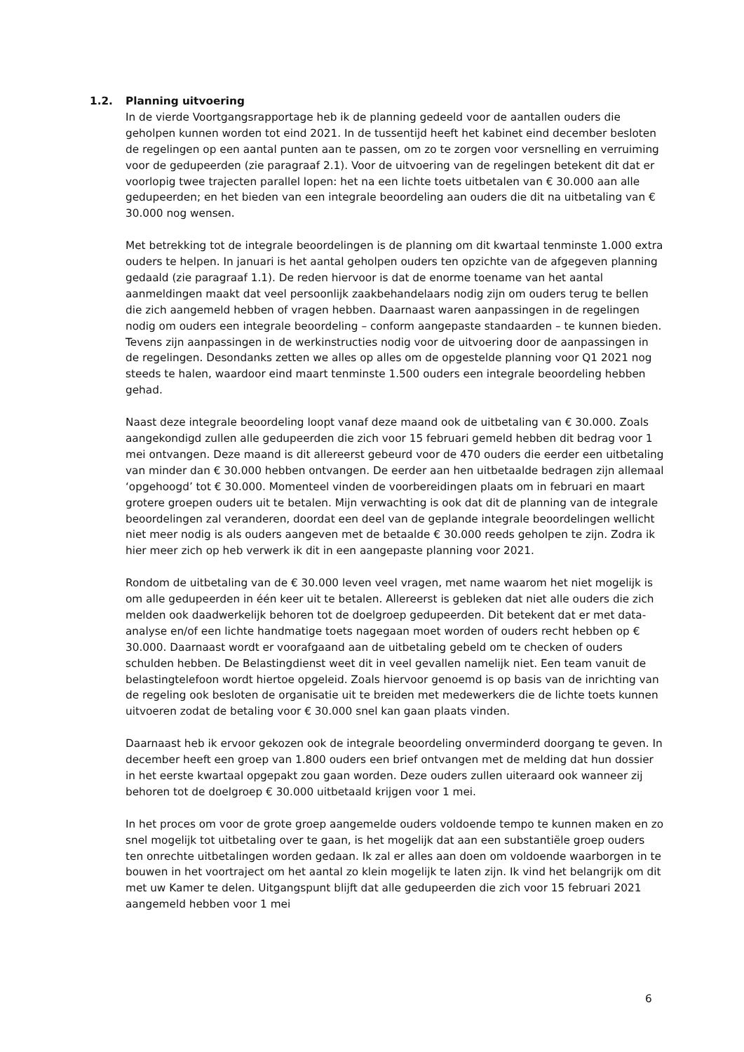1.2. Planning uitvoering
In de vierde Voortgangsrapportage heb ik de planning gedeeld voor de aantallen ouders die geholpen kunnen worden tot eind 2021. In de tussentijd heeft het kabinet eind december besloten de regelingen op een aantal punten aan te passen, om zo te zorgen voor versnelling en verruiming voor de gedupeerden (zie paragraaf 2.1). Voor de uitvoering van de regelingen betekent dit dat er voorlopig twee trajecten parallel lopen: het na een lichte toets uitbetalen van € 30.000 aan alle gedupeerden; en het bieden van een integrale beoordeling aan ouders die dit na uitbetaling van € 30.000 nog wensen.
Met betrekking tot de integrale beoordelingen is de planning om dit kwartaal tenminste 1.000 extra ouders te helpen. In januari is het aantal geholpen ouders ten opzichte van de afgegeven planning gedaald (zie paragraaf 1.1). De reden hiervoor is dat de enorme toename van het aantal aanmeldingen maakt dat veel persoonlijk zaakbehandelaars nodig zijn om ouders terug te bellen die zich aangemeld hebben of vragen hebben. Daarnaast waren aanpassingen in de regelingen nodig om ouders een integrale beoordeling – conform aangepaste standaarden – te kunnen bieden. Tevens zijn aanpassingen in de werkinstructies nodig voor de uitvoering door de aanpassingen in de regelingen. Desondanks zetten we alles op alles om de opgestelde planning voor Q1 2021 nog steeds te halen, waardoor eind maart tenminste 1.500 ouders een integrale beoordeling hebben gehad.
Naast deze integrale beoordeling loopt vanaf deze maand ook de uitbetaling van € 30.000. Zoals aangekondigd zullen alle gedupeerden die zich voor 15 februari gemeld hebben dit bedrag voor 1 mei ontvangen. Deze maand is dit allereerst gebeurd voor de 470 ouders die eerder een uitbetaling van minder dan € 30.000 hebben ontvangen. De eerder aan hen uitbetaalde bedragen zijn allemaal ‘opgehoogd’ tot € 30.000. Momenteel vinden de voorbereidingen plaats om in februari en maart grotere groepen ouders uit te betalen. Mijn verwachting is ook dat dit de planning van de integrale beoordelingen zal veranderen, doordat een deel van de geplande integrale beoordelingen wellicht niet meer nodig is als ouders aangeven met de betaalde € 30.000 reeds geholpen te zijn. Zodra ik hier meer zich op heb verwerk ik dit in een aangepaste planning voor 2021.
Rondom de uitbetaling van de € 30.000 leven veel vragen, met name waarom het niet mogelijk is om alle gedupeerden in één keer uit te betalen. Allereerst is gebleken dat niet alle ouders die zich melden ook daadwerkelijk behoren tot de doelgroep gedupeerden. Dit betekent dat er met data-analyse en/of een lichte handmatige toets nagegaan moet worden of ouders recht hebben op € 30.000. Daarnaast wordt er voorafgaand aan de uitbetaling gebeld om te checken of ouders schulden hebben. De Belastingdienst weet dit in veel gevallen namelijk niet. Een team vanuit de belastingtelefoon wordt hiertoe opgeleid. Zoals hiervoor genoemd is op basis van de inrichting van de regeling ook besloten de organisatie uit te breiden met medewerkers die de lichte toets kunnen uitvoeren zodat de betaling voor € 30.000 snel kan gaan plaats vinden.
Daarnaast heb ik ervoor gekozen ook de integrale beoordeling onverminderd doorgang te geven. In december heeft een groep van 1.800 ouders een brief ontvangen met de melding dat hun dossier in het eerste kwartaal opgepakt zou gaan worden. Deze ouders zullen uiteraard ook wanneer zij behoren tot de doelgroep € 30.000 uitbetaald krijgen voor 1 mei.
In het proces om voor de grote groep aangemelde ouders voldoende tempo te kunnen maken en zo snel mogelijk tot uitbetaling over te gaan, is het mogelijk dat aan een substantiële groep ouders ten onrechte uitbetalingen worden gedaan. Ik zal er alles aan doen om voldoende waarborgen in te bouwen in het voortraject om het aantal zo klein mogelijk te laten zijn. Ik vind het belangrijk om dit met uw Kamer te delen. Uitgangspunt blijft dat alle gedupeerden die zich voor 15 februari 2021 aangemeld hebben voor 1 mei
6